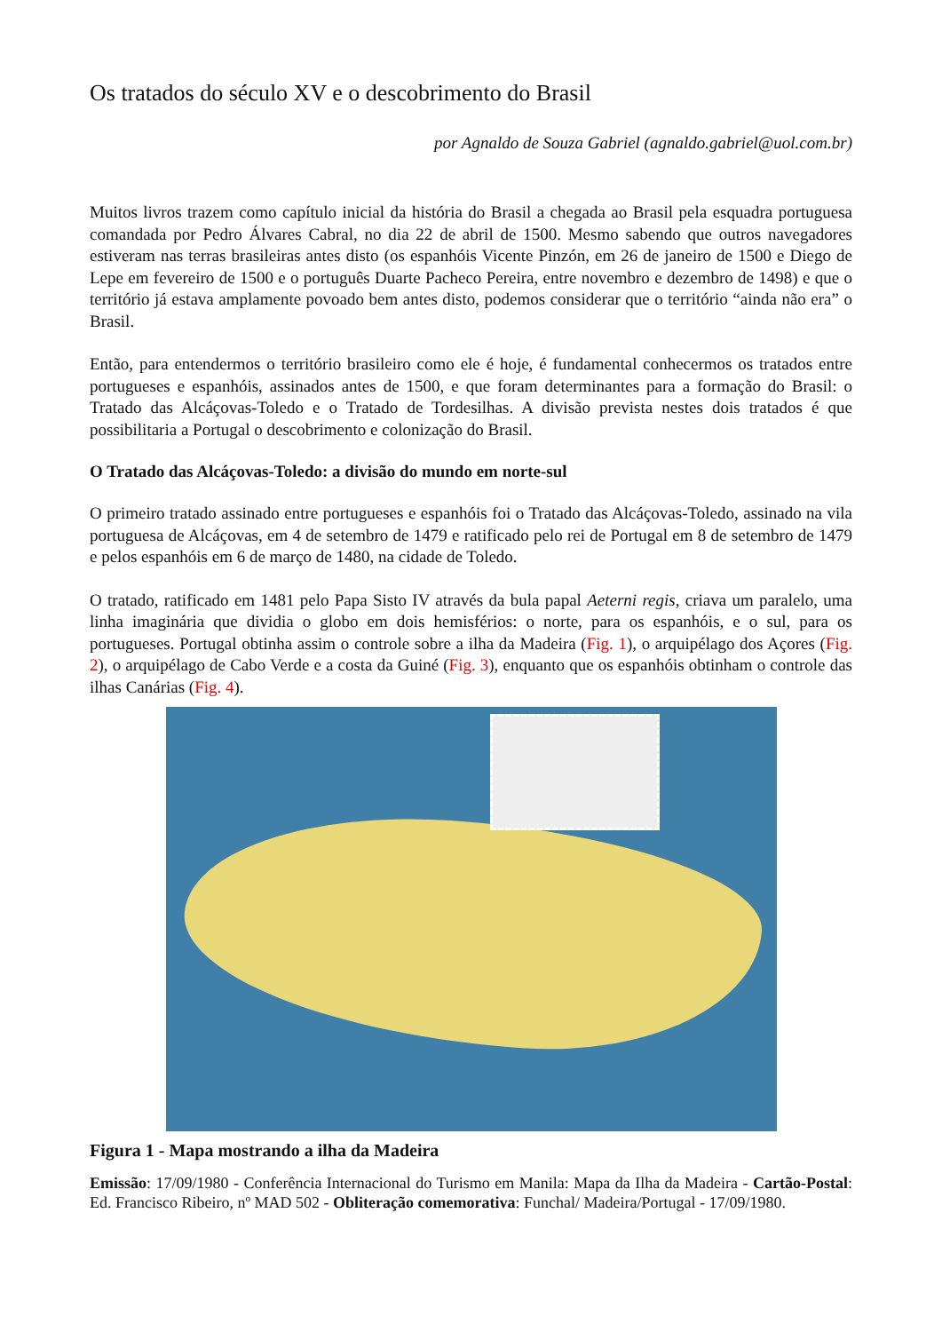Os tratados do século XV e o descobrimento do Brasil
por Agnaldo de Souza Gabriel (agnaldo.gabriel@uol.com.br)
Muitos livros trazem como capítulo inicial da história do Brasil a chegada ao Brasil pela esquadra portuguesa comandada por Pedro Álvares Cabral, no dia 22 de abril de 1500. Mesmo sabendo que outros navegadores estiveram nas terras brasileiras antes disto (os espanhóis Vicente Pinzón, em 26 de janeiro de 1500 e Diego de Lepe em fevereiro de 1500 e o português Duarte Pacheco Pereira, entre novembro e dezembro de 1498) e que o território já estava amplamente povoado bem antes disto, podemos considerar que o território “ainda não era” o Brasil.
Então, para entendermos o território brasileiro como ele é hoje, é fundamental conhecermos os tratados entre portugueses e espanhóis, assinados antes de 1500, e que foram determinantes para a formação do Brasil: o Tratado das Alcáçovas-Toledo e o Tratado de Tordesilhas. A divisão prevista nestes dois tratados é que possibilitaria a Portugal o descobrimento e colonização do Brasil.
O Tratado das Alcáçovas-Toledo: a divisão do mundo em norte-sul
O primeiro tratado assinado entre portugueses e espanhóis foi o Tratado das Alcáçovas-Toledo, assinado na vila portuguesa de Alcáçovas, em 4 de setembro de 1479 e ratificado pelo rei de Portugal em 8 de setembro de 1479 e pelos espanhóis em 6 de março de 1480, na cidade de Toledo.
O tratado, ratificado em 1481 pelo Papa Sisto IV através da bula papal Aeterni regis, criava um paralelo, uma linha imaginária que dividia o globo em dois hemisférios: o norte, para os espanhóis, e o sul, para os portugueses. Portugal obtinha assim o controle sobre a ilha da Madeira (Fig. 1), o arquipélago dos Açores (Fig. 2), o arquipélago de Cabo Verde e a costa da Guiné (Fig. 3), enquanto que os espanhóis obtinham o controle das ilhas Canárias (Fig. 4).
Figura 1 - Mapa mostrando a ilha da Madeira
Emissão: 17/09/1980 - Conferência Internacional do Turismo em Manila: Mapa da Ilha da Madeira - Cartão-Postal: Ed. Francisco Ribeiro, nº MAD 502 - Obliteração comemorativa: Funchal/ Madeira/Portugal - 17/09/1980.